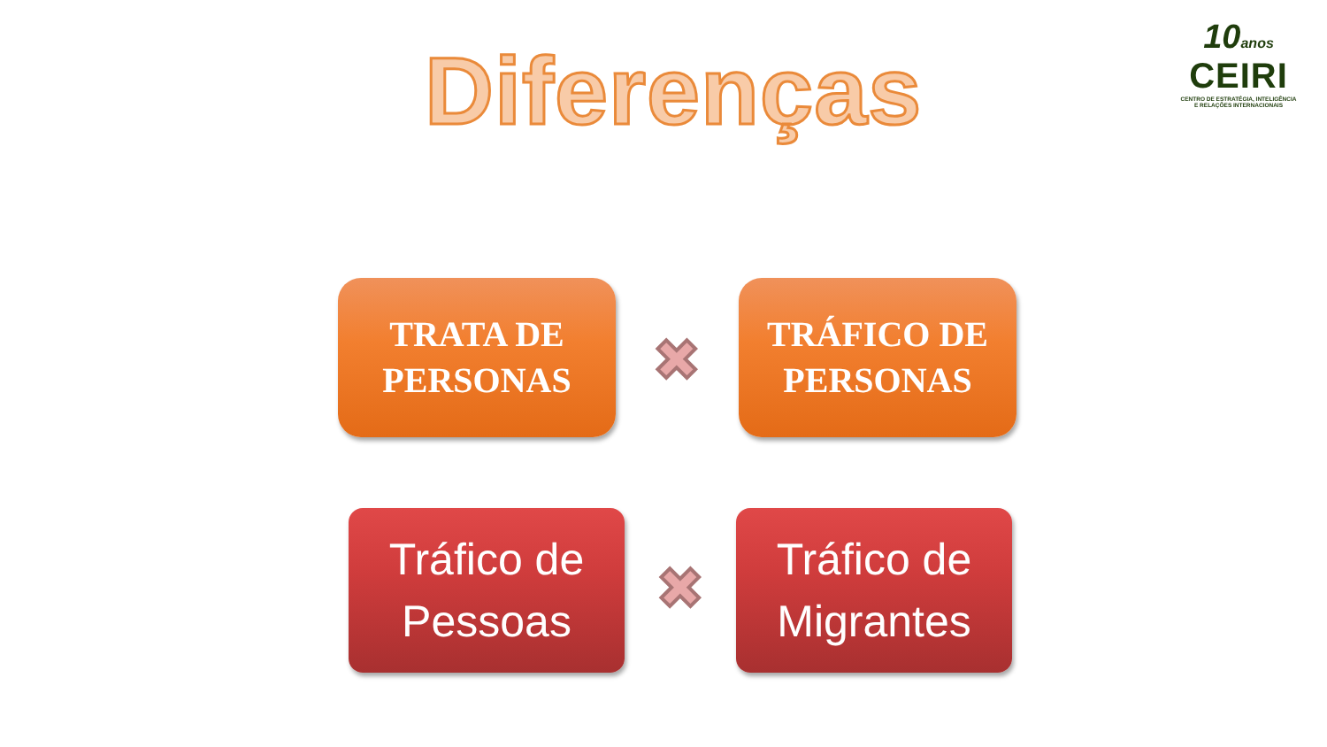Diferenças
10anos
CEIRI
CENTRO DE ESTRATÉGIA, INTELIGÊNCIA
E RELAÇÕES INTERNACIONAIS
TRATA DE
PERSONAS
✖
TRÁFICO DE
PERSONAS
Tráfico de
Pessoas
✖
Tráfico de
Migrantes